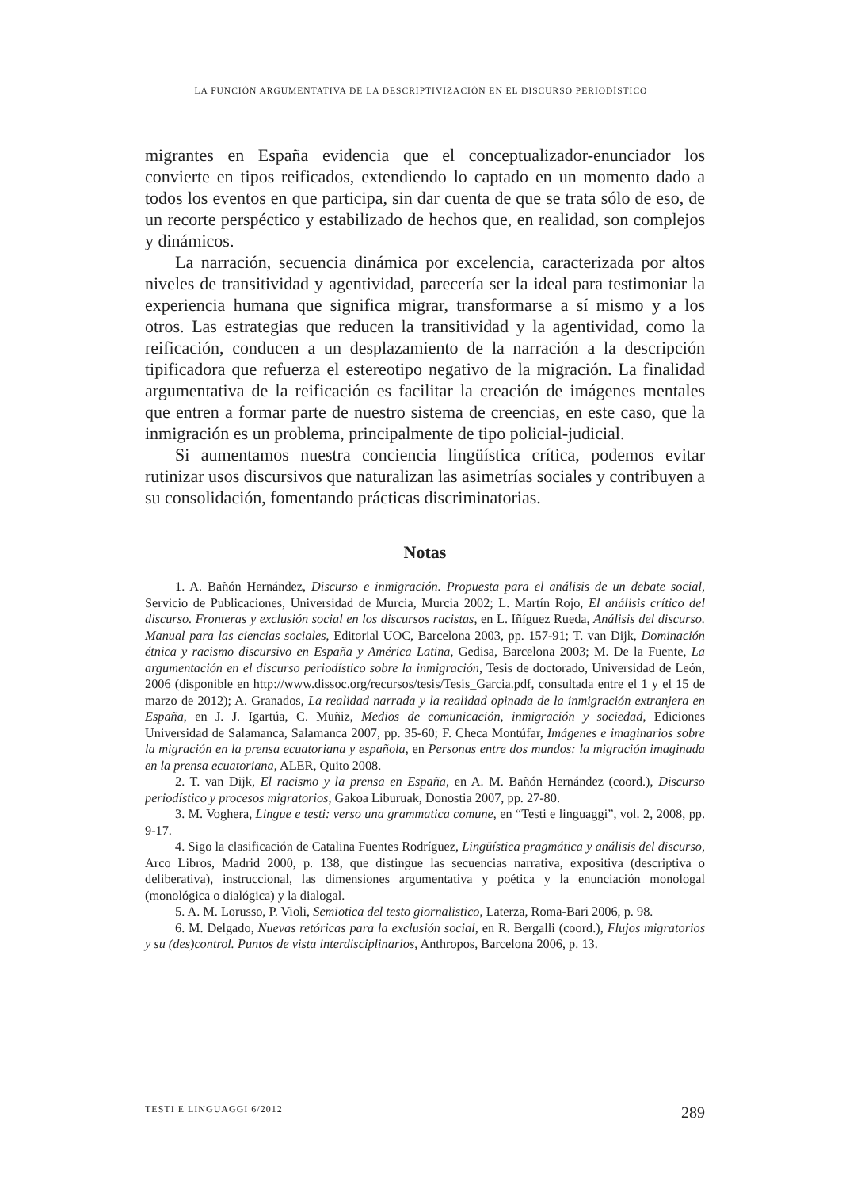LA FUNCIÓN ARGUMENTATIVA DE LA DESCRIPTIVIZACIÓN EN EL DISCURSO PERIODÍSTICO
migrantes en España evidencia que el conceptualizador-enunciador los convierte en tipos reificados, extendiendo lo captado en un momento dado a todos los eventos en que participa, sin dar cuenta de que se trata sólo de eso, de un recorte perspéctico y estabilizado de hechos que, en realidad, son complejos y dinámicos.
La narración, secuencia dinámica por excelencia, caracterizada por altos niveles de transitividad y agentividad, parecería ser la ideal para testimoniar la experiencia humana que significa migrar, transformarse a sí mismo y a los otros. Las estrategias que reducen la transitividad y la agentividad, como la reificación, conducen a un desplazamiento de la narración a la descripción tipificadora que refuerza el estereotipo negativo de la migración. La finalidad argumentativa de la reificación es facilitar la creación de imágenes mentales que entren a formar parte de nuestro sistema de creencias, en este caso, que la inmigración es un problema, principalmente de tipo policial-judicial.
Si aumentamos nuestra conciencia lingüística crítica, podemos evitar rutinizar usos discursivos que naturalizan las asimetrías sociales y contribuyen a su consolidación, fomentando prácticas discriminatorias.
Notas
1. A. Bañón Hernández, Discurso e inmigración. Propuesta para el análisis de un debate social, Servicio de Publicaciones, Universidad de Murcia, Murcia 2002; L. Martín Rojo, El análisis crítico del discurso. Fronteras y exclusión social en los discursos racistas, en L. Iñíguez Rueda, Análisis del discurso. Manual para las ciencias sociales, Editorial UOC, Barcelona 2003, pp. 157-91; T. van Dijk, Dominación étnica y racismo discursivo en España y América Latina, Gedisa, Barcelona 2003; M. De la Fuente, La argumentación en el discurso periodístico sobre la inmigración, Tesis de doctorado, Universidad de León, 2006 (disponible en http://www.dissoc.org/recursos/tesis/Tesis_Garcia.pdf, consultada entre el 1 y el 15 de marzo de 2012); A. Granados, La realidad narrada y la realidad opinada de la inmigración extranjera en España, en J. J. Igartúa, C. Muñiz, Medios de comunicación, inmigración y sociedad, Ediciones Universidad de Salamanca, Salamanca 2007, pp. 35-60; F. Checa Montúfar, Imágenes e imaginarios sobre la migración en la prensa ecuatoriana y española, en Personas entre dos mundos: la migración imaginada en la prensa ecuatoriana, ALER, Quito 2008.
2. T. van Dijk, El racismo y la prensa en España, en A. M. Bañón Hernández (coord.), Discurso periodístico y procesos migratorios, Gakoa Liburuak, Donostia 2007, pp. 27-80.
3. M. Voghera, Lingue e testi: verso una grammatica comune, en “Testi e linguaggi”, vol. 2, 2008, pp. 9-17.
4. Sigo la clasificación de Catalina Fuentes Rodríguez, Lingüística pragmática y análisis del discurso, Arco Libros, Madrid 2000, p. 138, que distingue las secuencias narrativa, expositiva (descriptiva o deliberativa), instruccional, las dimensiones argumentativa y poética y la enunciación monologal (monológica o dialógica) y la dialogal.
5. A. M. Lorusso, P. Violi, Semiotica del testo giornalistico, Laterza, Roma-Bari 2006, p. 98.
6. M. Delgado, Nuevas retóricas para la exclusión social, en R. Bergalli (coord.), Flujos migratorios y su (des)control. Puntos de vista interdisciplinarios, Anthropos, Barcelona 2006, p. 13.
TESTI E LINGUAGGI 6/2012 289